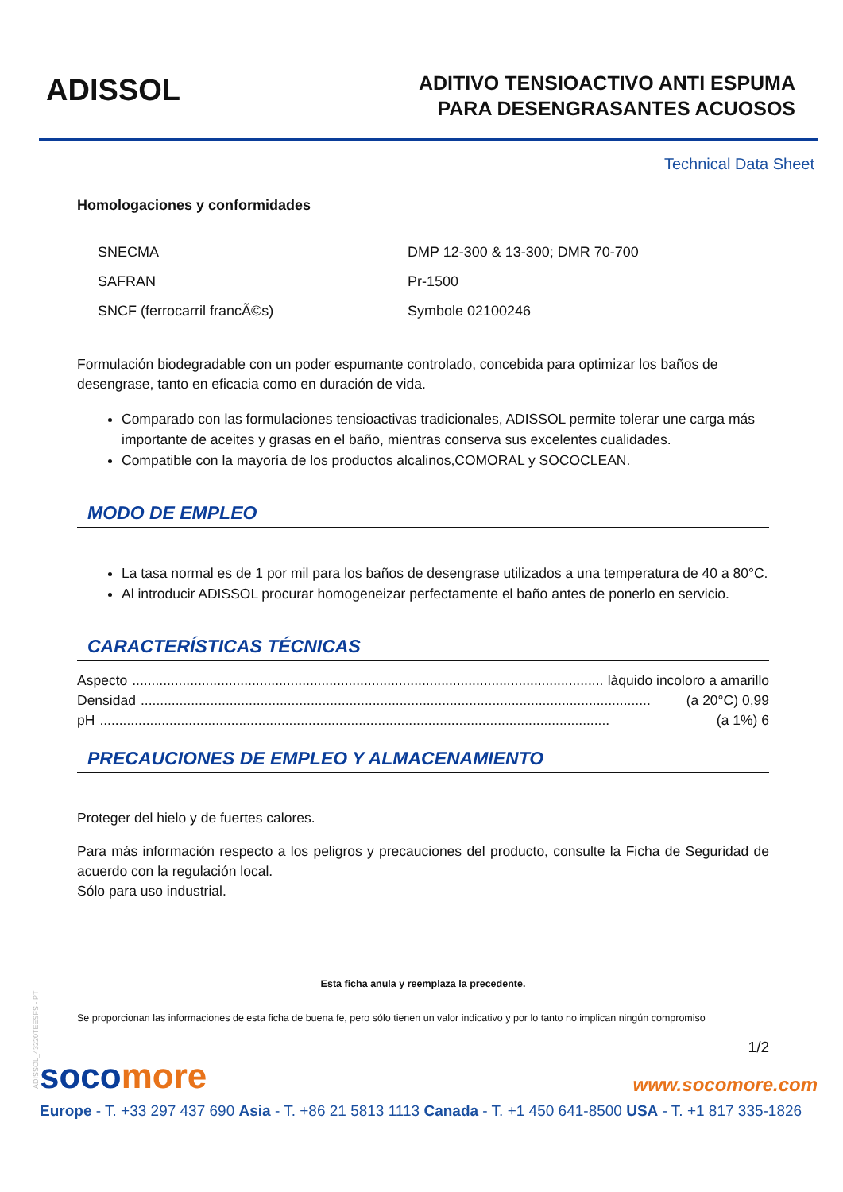ADISSOL
ADITIVO TENSIOACTIVO ANTI ESPUMA
PARA DESENGRASANTES ACUOSOS
Technical Data Sheet
Homologaciones y conformidades
| SNECMA | DMP 12-300 & 13-300; DMR 70-700 |
| SAFRAN | Pr-1500 |
| SNCF (ferrocarril francÃ©s) | Symbole 02100246 |
Formulación biodegradable con un poder espumante controlado, concebida para optimizar los baños de desengrase, tanto en eficacia como en duración de vida.
Comparado con las formulaciones tensioactivas tradicionales, ADISSOL permite tolerar une carga más importante de aceites y grasas en el baño, mientras conserva sus excelentes cualidades.
Compatible con la mayoría de los productos alcalinos,COMORAL y SOCOCLEAN.
MODO DE EMPLEO
La tasa normal es de 1 por mil para los baños de desengrase utilizados a una temperatura de 40 a 80°C.
Al introducir ADISSOL procurar homogeneizar perfectamente el baño antes de ponerlo en servicio.
CARACTERÍSTICAS TÉCNICAS
Aspecto.................................................................................................................................... làquido incoloro a amarillo
Densidad.................................................................................................................................... (a 20°C) 0,99
pH.................................................................................................................................... (a 1%) 6
PRECAUCIONES DE EMPLEO Y ALMACENAMIENTO
Proteger del hielo y de fuertes calores.
Para más información respecto a los peligros y precauciones del producto, consulte la Ficha de Seguridad de acuerdo con la regulación local.
Sólo para uso industrial.
Esta ficha anula y reemplaza la precedente.
Se proporcionan las informaciones de esta ficha de buena fe, pero sólo tienen un valor indicativo y por lo tanto no implican ningún compromiso
1/2
ADISSOL_43220TEESFS - PT
socomore
www.socomore.com
Europe - T. +33 297 437 690 Asia - T. +86 21 5813 1113 Canada - T. +1 450 641-8500 USA - T. +1 817 335-1826